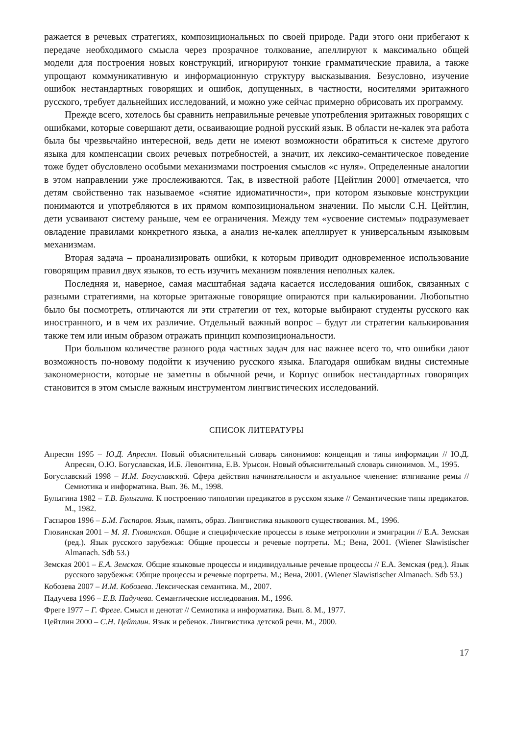ражается в речевых стратегиях, композициональных по своей природе. Ради этого они прибегают к передаче необходимого смысла через прозрачное толкование, апеллируют к максимально общей модели для построения новых конструкций, игнорируют тонкие грамматические правила, а также упрощают коммуникативную и информационную структуру высказывания. Безусловно, изучение ошибок нестандартных говорящих и ошибок, допущенных, в частности, носителями эритажного русского, требует дальнейших исследований, и можно уже сейчас примерно обрисовать их программу.
Прежде всего, хотелось бы сравнить неправильные речевые употребления эритажных говорящих с ошибками, которые совершают дети, осваивающие родной русский язык. В области не-калек эта работа была бы чрезвычайно интересной, ведь дети не имеют возможности обратиться к системе другого языка для компенсации своих речевых потребностей, а значит, их лексико-семантическое поведение тоже будет обусловлено особыми механизмами построения смыслов «с нуля». Определенные аналогии в этом направлении уже прослеживаются. Так, в известной работе [Цейтлин 2000] отмечается, что детям свойственно так называемое «снятие идиоматичности», при котором языковые конструкции понимаются и употребляются в их прямом композициональном значении. По мысли С.Н. Цейтлин, дети усваивают систему раньше, чем ее ограничения. Между тем «усвоение системы» подразумевает овладение правилами конкретного языка, а анализ не-калек апеллирует к универсальным языковым механизмам.
Вторая задача – проанализировать ошибки, к которым приводит одновременное использование говорящим правил двух языков, то есть изучить механизм появления неполных калек.
Последняя и, наверное, самая масштабная задача касается исследования ошибок, связанных с разными стратегиями, на которые эритажные говорящие опираются при калькировании. Любопытно было бы посмотреть, отличаются ли эти стратегии от тех, которые выбирают студенты русского как иностранного, и в чем их различие. Отдельный важный вопрос – будут ли стратегии калькирования также тем или иным образом отражать принцип композициональности.
При большом количестве разного рода частных задач для нас важнее всего то, что ошибки дают возможность по-новому подойти к изучению русского языка. Благодаря ошибкам видны системные закономерности, которые не заметны в обычной речи, и Корпус ошибок нестандартных говорящих становится в этом смысле важным инструментом лингвистических исследований.
СПИСОК ЛИТЕРАТУРЫ
Апресян 1995 – Ю.Д. Апресян. Новый объяснительный словарь синонимов: концепция и типы информации // Ю.Д. Апресян, О.Ю. Богуславская, И.Б. Левонтина, Е.В. Урысон. Новый объяснительный словарь синонимов. М., 1995.
Богуславский 1998 – И.М. Богуславский. Сфера действия начинательности и актуальное членение: втягивание ремы // Семиотика и информатика. Вып. 36. М., 1998.
Булыгина 1982 – Т.В. Булыгина. К построению типологии предикатов в русском языке // Семантические типы предикатов. М., 1982.
Гаспаров 1996 – Б.М. Гаспаров. Язык, память, образ. Лингвистика языкового существования. М., 1996.
Гловинская 2001 – М. Я. Гловинская. Общие и специфические процессы в языке метрополии и эмиграции // Е.А. Земская (ред.). Язык русского зарубежья: Общие процессы и речевые портреты. М.; Вена, 2001. (Wiener Slawistischer Almanach. Sdb 53.)
Земская 2001 – Е.А. Земская. Общие языковые процессы и индивидуальные речевые процессы // Е.А. Земская (ред.). Язык русского зарубежья: Общие процессы и речевые портреты. М.; Вена, 2001. (Wiener Slawistischer Almanach. Sdb 53.)
Кобозева 2007 – И.М. Кобозева. Лексическая семантика. М., 2007.
Падучева 1996 – Е.В. Падучева. Семантические исследования. М., 1996.
Фреге 1977 – Г. Фреге. Смысл и денотат // Семиотика и информатика. Вып. 8. М., 1977.
Цейтлин 2000 – С.Н. Цейтлин. Язык и ребенок. Лингвистика детской речи. М., 2000.
17